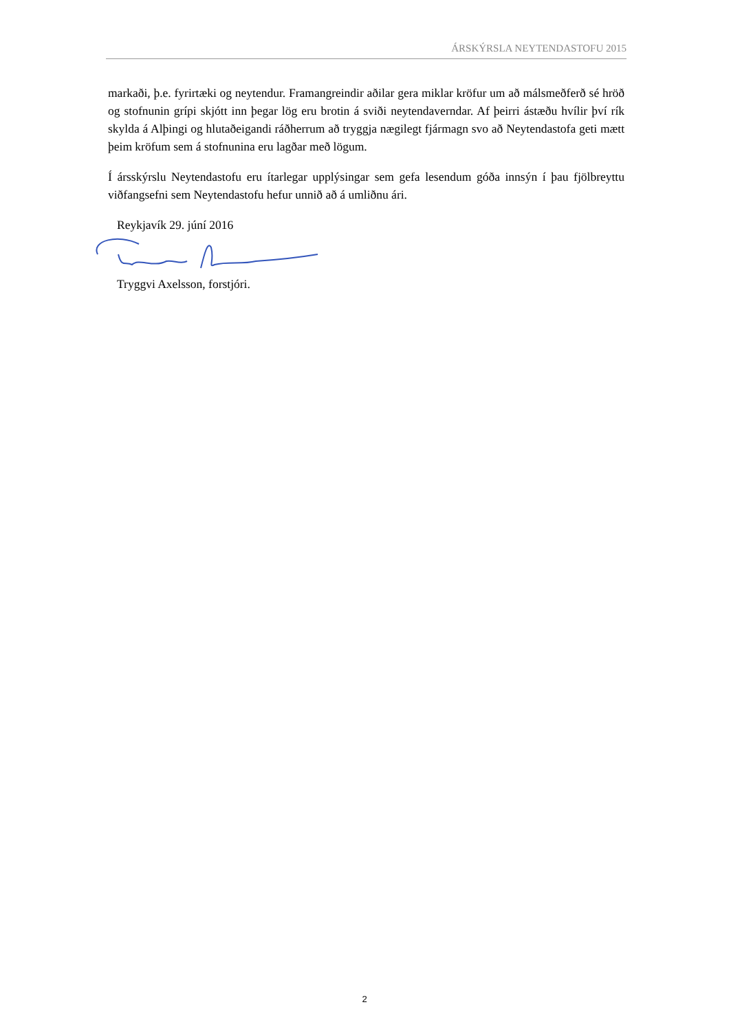ÁRSKÝRSLA NEYTENDASTOFU 2015
markaði, þ.e. fyrirtæki og neytendur. Framangreindir aðilar gera miklar kröfur um að málsmeðferð sé hröð og stofnunin grípi skjótt inn þegar lög eru brotin á sviði neytendaverndar. Af þeirri ástæðu hvílir því rík skylda á Alþingi og hlutaðeigandi ráðherrum að tryggja nægilegt fjármagn svo að Neytendastofa geti mætt þeim kröfum sem á stofnunina eru lagðar með lögum.
Í ársskýrslu Neytendastofu eru ítarlegar upplýsingar sem gefa lesendum góða innsýn í þau fjölbreyttu viðfangsefni sem Neytendastofu hefur unnið að á umliðnu ári.
Reykjavík 29. júní 2016
Tryggvi Axelsson, forstjóri.
2